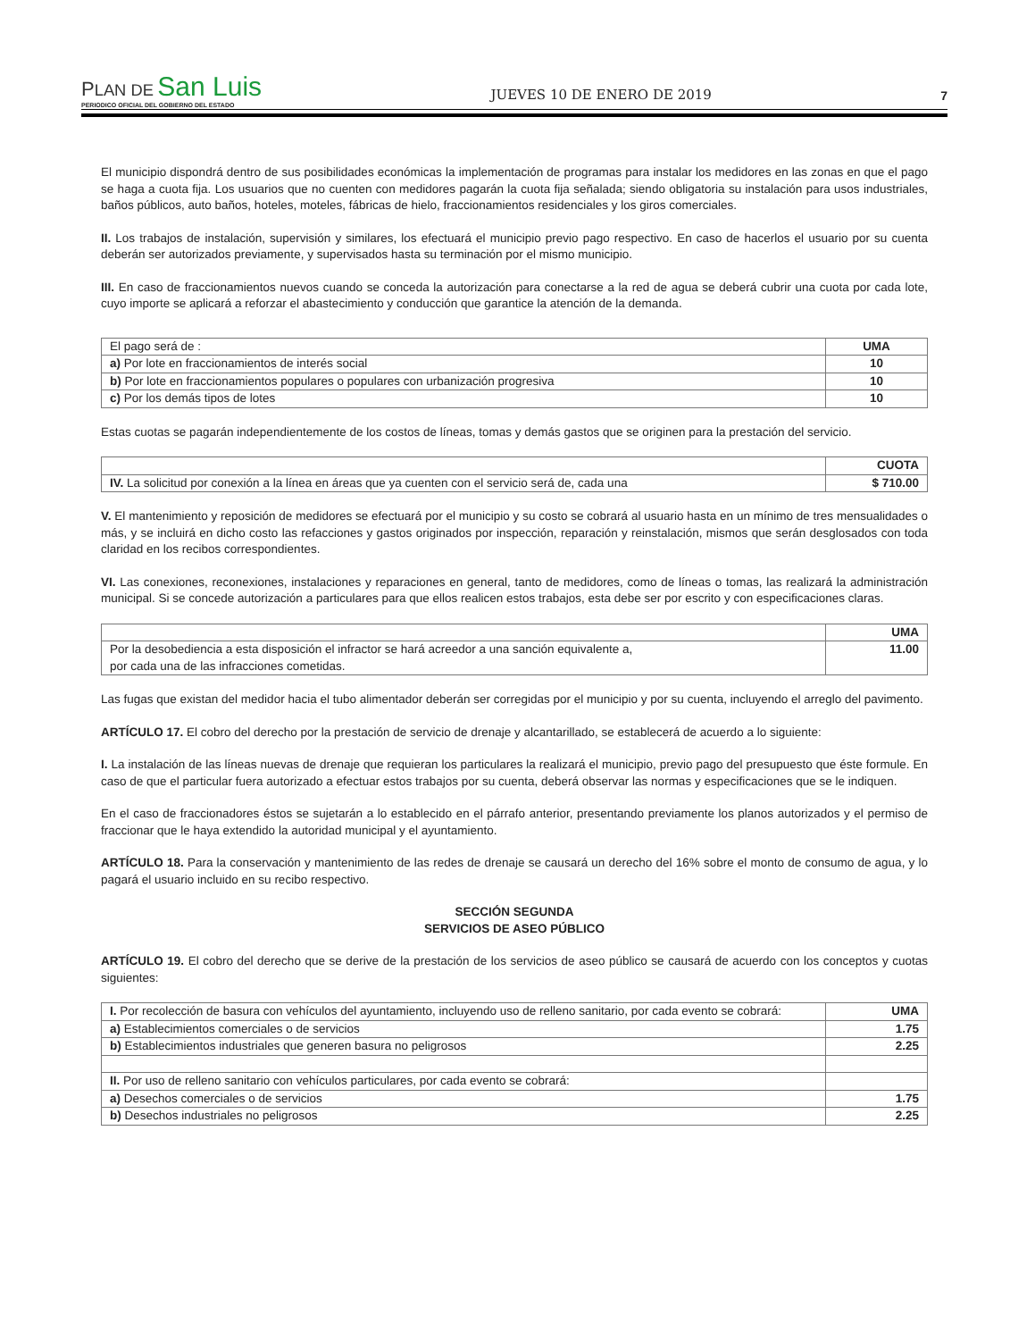PLAN DE San Luis
PERIODICO OFICIAL DEL GOBIERNO DEL ESTADO
JUEVES 10 DE ENERO DE 2019
7
El municipio dispondrá dentro de sus posibilidades económicas la implementación de programas para instalar los medidores en las zonas en que el pago se haga a cuota fija. Los usuarios que no cuenten con medidores pagarán la cuota fija señalada; siendo obligatoria su instalación para usos industriales, baños públicos, auto baños, hoteles, moteles, fábricas de hielo, fraccionamientos residenciales y los giros comerciales.
II. Los trabajos de instalación, supervisión y similares, los efectuará el municipio previo pago respectivo. En caso de hacerlos el usuario por su cuenta deberán ser autorizados previamente, y supervisados hasta su terminación por el mismo municipio.
III. En caso de fraccionamientos nuevos cuando se conceda la autorización para conectarse a la red de agua se deberá cubrir una cuota por cada lote, cuyo importe se aplicará a reforzar el abastecimiento y conducción que garantice la atención de la demanda.
| El pago será de : | UMA |
| a) Por lote en fraccionamientos de interés social | 10 |
| b) Por lote en fraccionamientos populares o populares con urbanización progresiva | 10 |
| c) Por los demás tipos de lotes | 10 |
Estas cuotas se pagarán independientemente de los costos de líneas, tomas y demás gastos que se originen para la prestación del servicio.
| | CUOTA |
| IV. La solicitud por conexión a la línea en áreas que ya cuenten con el servicio será de, cada una | $ 710.00 |
V. El mantenimiento y reposición de medidores se efectuará por el municipio y su costo se cobrará al usuario hasta en un mínimo de tres mensualidades o más, y se incluirá en dicho costo las refacciones y gastos originados por inspección, reparación y reinstalación, mismos que serán desglosados con toda claridad en los recibos correspondientes.
VI. Las conexiones, reconexiones, instalaciones y reparaciones en general, tanto de medidores, como de líneas o tomas, las realizará la administración municipal. Si se concede autorización a particulares para que ellos realicen estos trabajos, esta debe ser por escrito y con especificaciones claras.
| | UMA |
| Por la desobediencia a esta disposición el infractor se hará acreedor a una sanción equivalente a, por cada una de las infracciones cometidas. | 11.00 |
Las fugas que existan del medidor hacia el tubo alimentador deberán ser corregidas por el municipio y por su cuenta, incluyendo el arreglo del pavimento.
ARTÍCULO 17. El cobro del derecho por la prestación de servicio de drenaje y alcantarillado, se establecerá de acuerdo a lo siguiente:
I. La instalación de las líneas nuevas de drenaje que requieran los particulares la realizará el municipio, previo pago del presupuesto que éste formule. En caso de que el particular fuera autorizado a efectuar estos trabajos por su cuenta, deberá observar las normas y especificaciones que se le indiquen.
En el caso de fraccionadores éstos se sujetarán a lo establecido en el párrafo anterior, presentando previamente los planos autorizados y el permiso de fraccionar que le haya extendido la autoridad municipal y el ayuntamiento.
ARTÍCULO 18. Para la conservación y mantenimiento de las redes de drenaje se causará un derecho del 16% sobre el monto de consumo de agua, y lo pagará el usuario incluido en su recibo respectivo.
SECCIÓN SEGUNDA
SERVICIOS DE ASEO PÚBLICO
ARTÍCULO 19. El cobro del derecho que se derive de la prestación de los servicios de aseo público se causará de acuerdo con los conceptos y cuotas siguientes:
| I. Por recolección de basura con vehículos del ayuntamiento, incluyendo uso de relleno sanitario, por cada evento se cobrará: | UMA |
| a) Establecimientos comerciales o de servicios | 1.75 |
| b) Establecimientos industriales que generen basura no peligrosos | 2.25 |
| II. Por uso de relleno sanitario con vehículos particulares, por cada evento se cobrará: | |
| a) Desechos comerciales o de servicios | 1.75 |
| b) Desechos industriales no peligrosos | 2.25 |